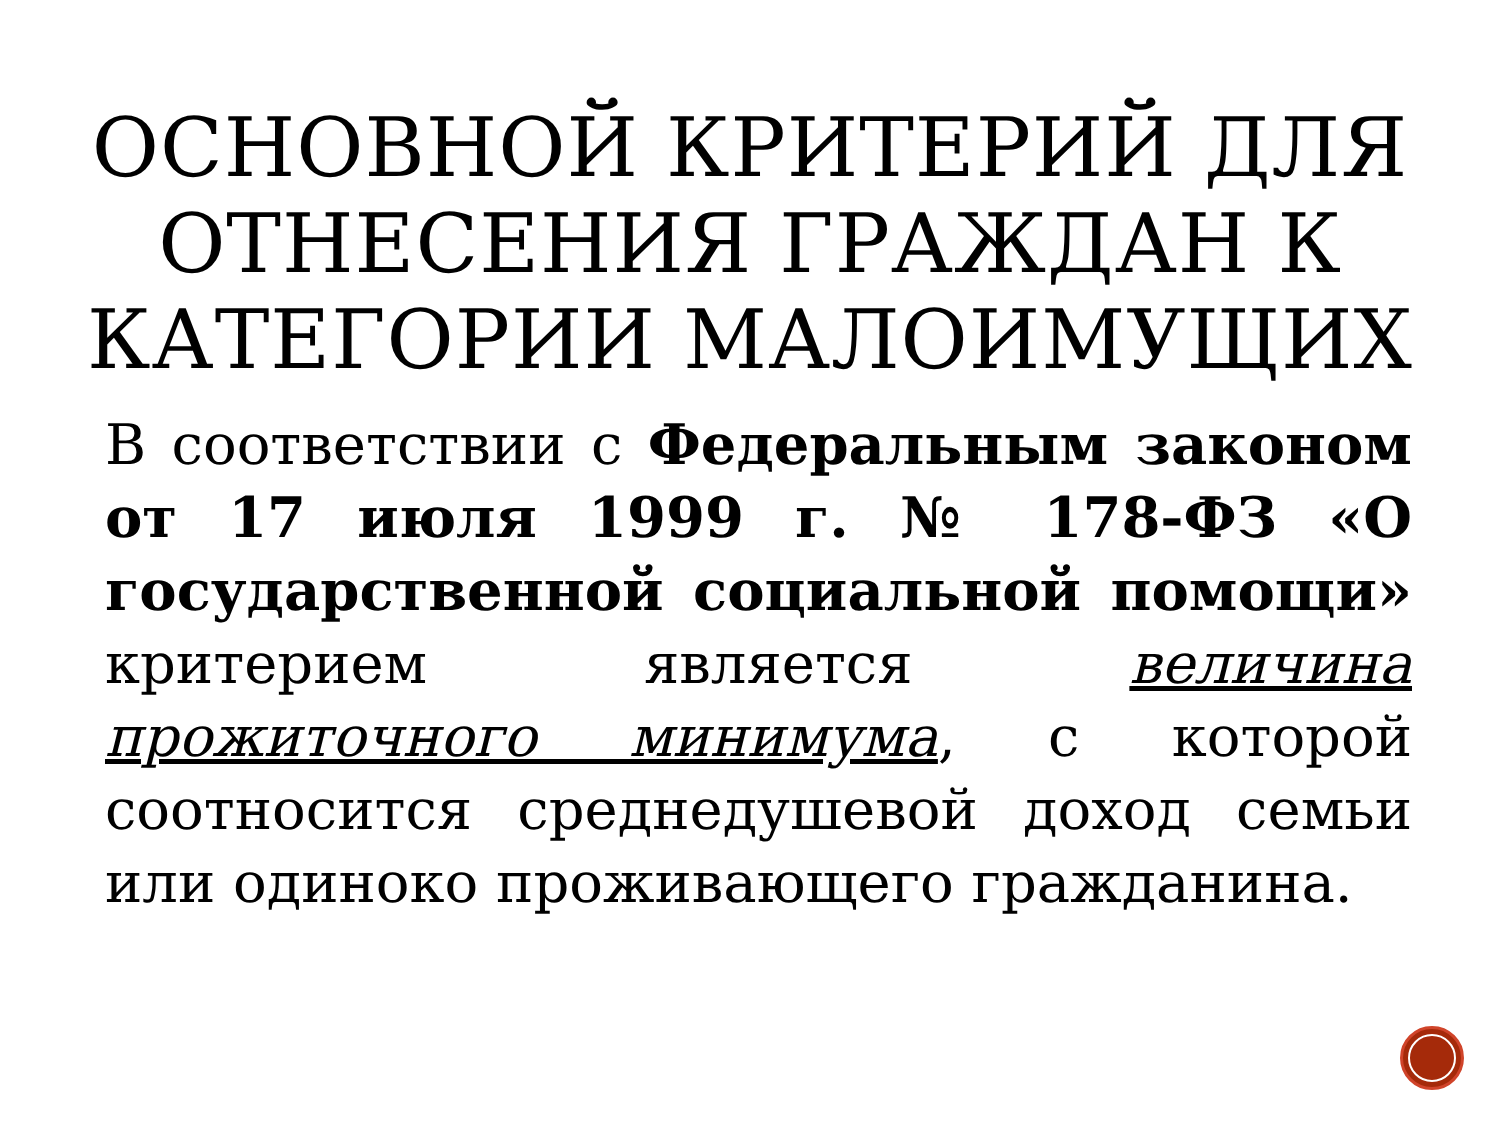ОСНОВНОЙ КРИТЕРИЙ ДЛЯ ОТНЕСЕНИЯ ГРАЖДАН К КАТЕГОРИИ МАЛОИМУЩИХ
В соответствии с Федеральным законом от 17 июля 1999 г. № 178-ФЗ «О государственной социальной помощи» критерием является величина прожиточного минимума, с которой соотносится среднедушевой доход семьи или одиноко проживающего гражданина.